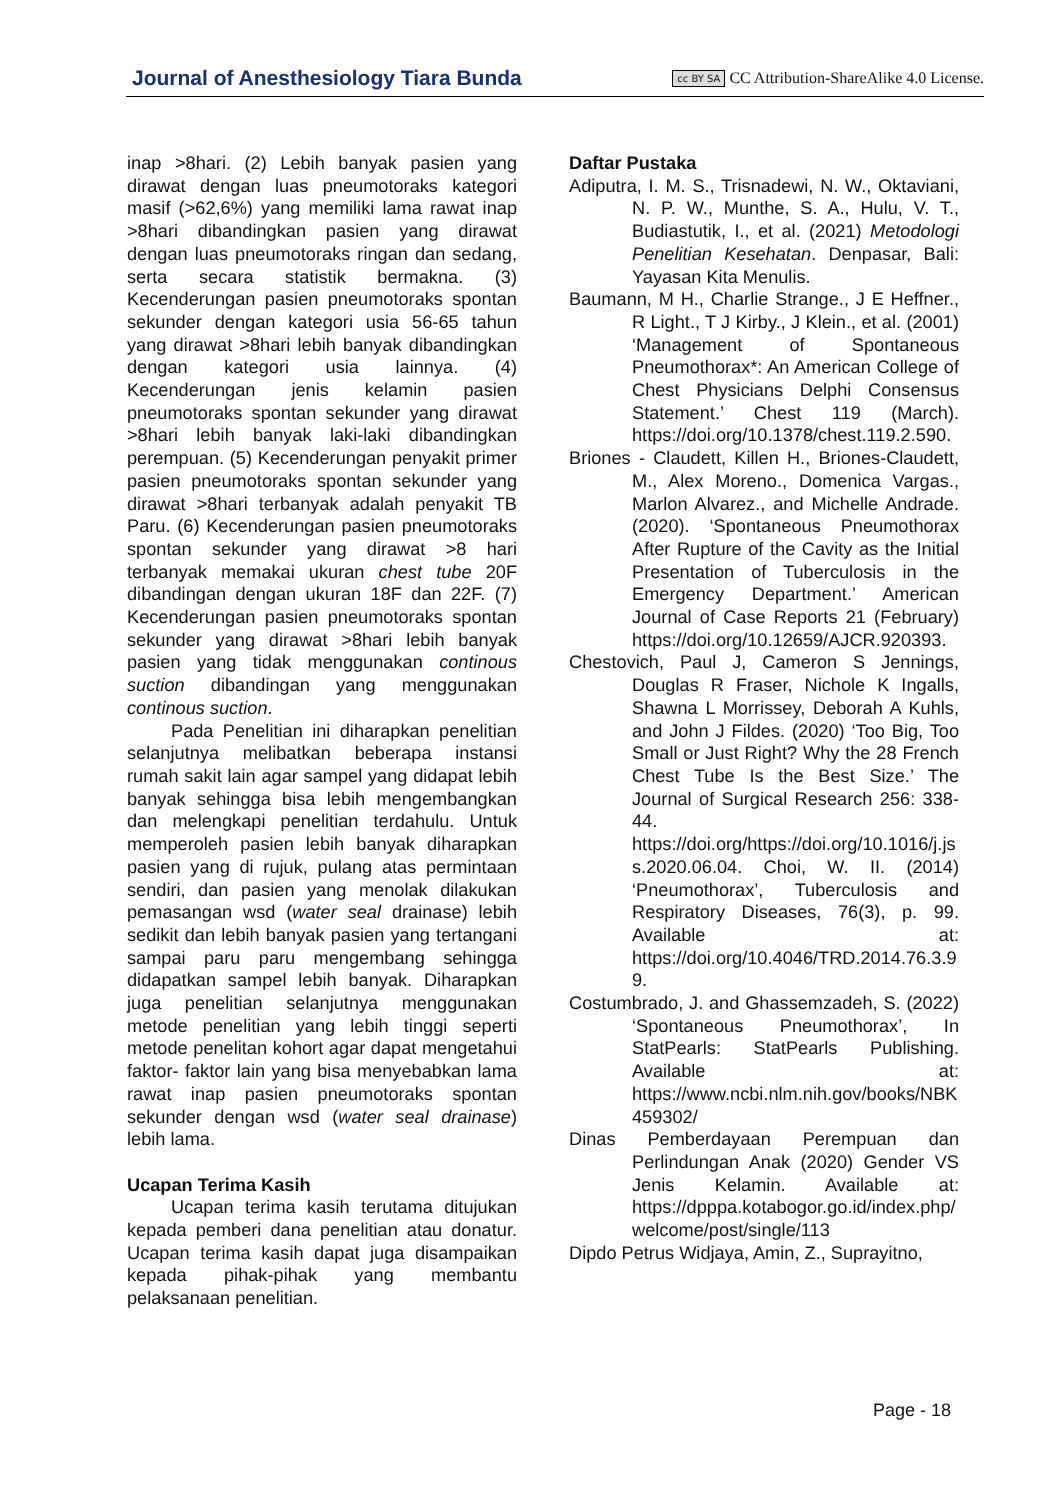Journal of Anesthesiology Tiara Bunda cc BY SA CC Attribution-ShareAlike 4.0 License.
inap >8hari. (2) Lebih banyak pasien yang dirawat dengan luas pneumotoraks kategori masif (>62,6%) yang memiliki lama rawat inap >8hari dibandingkan pasien yang dirawat dengan luas pneumotoraks ringan dan sedang, serta secara statistik bermakna. (3) Kecenderungan pasien pneumotoraks spontan sekunder dengan kategori usia 56-65 tahun yang dirawat >8hari lebih banyak dibandingkan dengan kategori usia lainnya. (4) Kecenderungan jenis kelamin pasien pneumotoraks spontan sekunder yang dirawat >8hari lebih banyak laki-laki dibandingkan perempuan. (5) Kecenderungan penyakit primer pasien pneumotoraks spontan sekunder yang dirawat >8hari terbanyak adalah penyakit TB Paru. (6) Kecenderungan pasien pneumotoraks spontan sekunder yang dirawat >8 hari terbanyak memakai ukuran chest tube 20F dibandingan dengan ukuran 18F dan 22F. (7) Kecenderungan pasien pneumotoraks spontan sekunder yang dirawat >8hari lebih banyak pasien yang tidak menggunakan continous suction dibandingan yang menggunakan continous suction.
Pada Penelitian ini diharapkan penelitian selanjutnya melibatkan beberapa instansi rumah sakit lain agar sampel yang didapat lebih banyak sehingga bisa lebih mengembangkan dan melengkapi penelitian terdahulu. Untuk memperoleh pasien lebih banyak diharapkan pasien yang di rujuk, pulang atas permintaan sendiri, dan pasien yang menolak dilakukan pemasangan wsd (water seal drainase) lebih sedikit dan lebih banyak pasien yang tertangani sampai paru paru mengembang sehingga didapatkan sampel lebih banyak. Diharapkan juga penelitian selanjutnya menggunakan metode penelitian yang lebih tinggi seperti metode penelitan kohort agar dapat mengetahui faktor- faktor lain yang bisa menyebabkan lama rawat inap pasien pneumotoraks spontan sekunder dengan wsd (water seal drainase) lebih lama.
Ucapan Terima Kasih
Ucapan terima kasih terutama ditujukan kepada pemberi dana penelitian atau donatur. Ucapan terima kasih dapat juga disampaikan kepada pihak-pihak yang membantu pelaksanaan penelitian.
Daftar Pustaka
Adiputra, I. M. S., Trisnadewi, N. W., Oktaviani, N. P. W., Munthe, S. A., Hulu, V. T., Budiastutik, I., et al. (2021) Metodologi Penelitian Kesehatan. Denpasar, Bali: Yayasan Kita Menulis.
Baumann, M H., Charlie Strange., J E Heffner., R Light., T J Kirby., J Klein., et al. (2001) ‘Management of Spontaneous Pneumothorax*: An American College of Chest Physicians Delphi Consensus Statement.’ Chest 119 (March). https://doi.org/10.1378/chest.119.2.590.
Briones - Claudett, Killen H., Briones-Claudett, M., Alex Moreno., Domenica Vargas., Marlon Alvarez., and Michelle Andrade. (2020). ‘Spontaneous Pneumothorax After Rupture of the Cavity as the Initial Presentation of Tuberculosis in the Emergency Department.’ American Journal of Case Reports 21 (February) https://doi.org/10.12659/AJCR.920393.
Chestovich, Paul J, Cameron S Jennings, Douglas R Fraser, Nichole K Ingalls, Shawna L Morrissey, Deborah A Kuhls, and John J Fildes. (2020) ‘Too Big, Too Small or Just Right? Why the 28 French Chest Tube Is the Best Size.’ The Journal of Surgical Research 256: 338-44. https://doi.org/https://doi.org/10.1016/j.jss.2020.06.04. Choi, W. II. (2014) ‘Pneumothorax’, Tuberculosis and Respiratory Diseases, 76(3), p. 99. Available at: https://doi.org/10.4046/TRD.2014.76.3.99.
Costumbrado, J. and Ghassemzadeh, S. (2022) ‘Spontaneous Pneumothorax’, In StatPearls: StatPearls Publishing. Available at: https://www.ncbi.nlm.nih.gov/books/NBK459302/
Dinas Pemberdayaan Perempuan dan Perlindungan Anak (2020) Gender VS Jenis Kelamin. Available at: https://dpppa.kotabogor.go.id/index.php/welcome/post/single/113
Dipdo Petrus Widjaya, Amin, Z., Suprayitno,
Page - 18